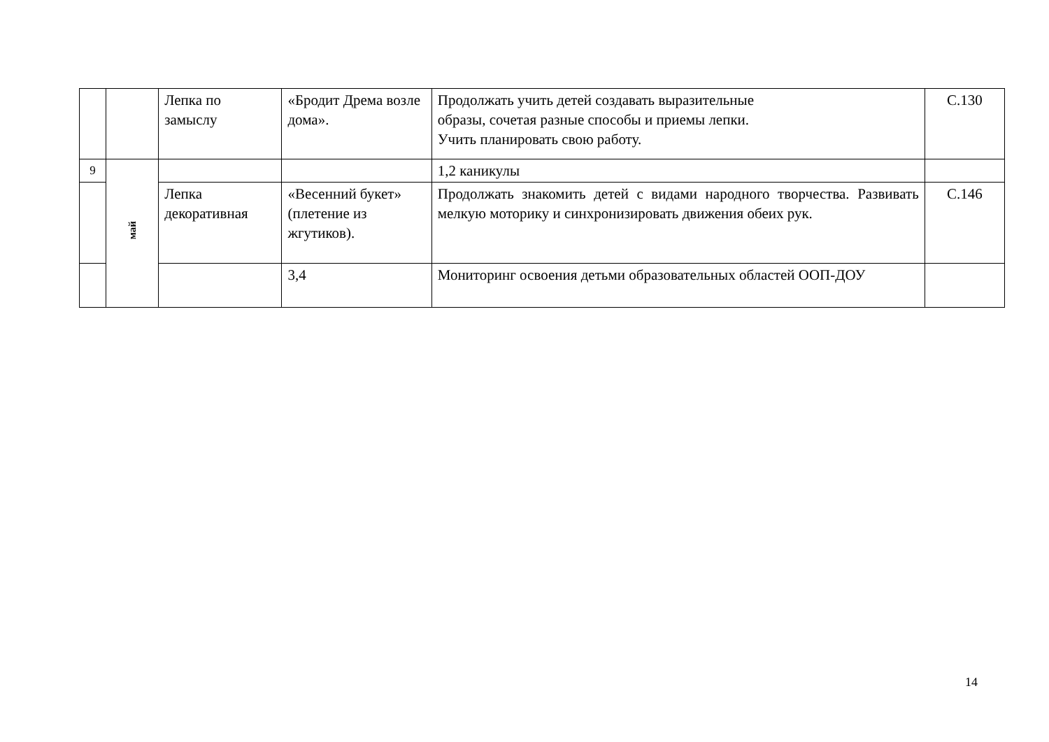| | | Лепка по замыслу | «Бродит Дрема возле дома». | Продолжать учить детей создавать выразительные образы, сочетая разные способы и приемы лепки. Учить планировать свою работу. | С.130 |
| 9 | май | | | 1,2 каникулы | |
| | | Лепка декоративная | «Весенний букет» (плетение из жгутиков). | Продолжать знакомить детей с видами народного творчества. Развивать мелкую моторику и синхронизировать движения обеих рук. | С.146 |
| | | | 3,4 | Мониторинг освоения детьми образовательных областей ООП-ДОУ | |
14